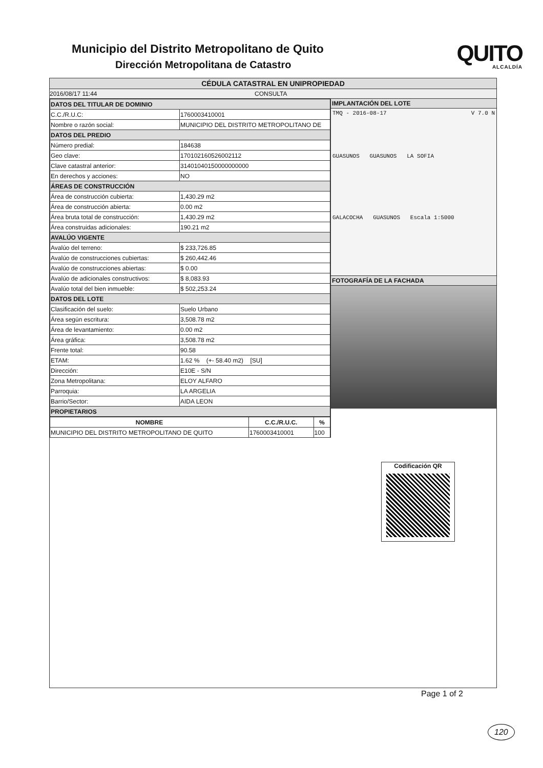Municipio del Distrito Metropolitano de Quito
Dirección Metropolitana de Catastro
QUITO
ALCALDÍA
CÉDULA CATASTRAL EN UNIPROPIEDAD
2016/08/17 11:44 CONSULTA
| DATOS DEL TITULAR DE DOMINIO | |
| C.C./R.U.C: | 1760003410001 |
| Nombre o razón social: | MUNICIPIO DEL DISTRITO METROPOLITANO DE |
| DATOS DEL PREDIO | |
| Número predial: | 184638 |
| Geo clave: | 170102160526002112 |
| Clave catastral anterior: | 31401040150000000000 |
| En derechos y acciones: | NO |
| ÁREAS DE CONSTRUCCIÓN | |
| Área de construcción cubierta: | 1,430.29 m2 |
| Área de construcción abierta: | 0.00 m2 |
| Área bruta total de construcción: | 1,430.29 m2 |
| Área construidas adicionales: | 190.21 m2 |
| AVALÚO VIGENTE | |
| Avalúo del terreno: | $ 233,726.85 |
| Avalúo de construcciones cubiertas: | $ 260,442.46 |
| Avalúo de construcciones abiertas: | $ 0.00 |
| Avalúo de adicionales constructivos: | $ 8,083.93 |
| Avalúo total del bien inmueble: | $ 502,253.24 |
| DATOS DEL LOTE | |
| Clasificación del suelo: | Suelo Urbano |
| Área según escritura: | 3,508.78 m2 |
| Área de levantamiento: | 0.00 m2 |
| Área gráfica: | 3,508.78 m2 |
| Frente total: | 90.58 |
| ETAM: | 1.62 % (+- 58.40 m2) [SU] |
| Dirección: | E10E - S/N |
| Zona Metropolitana: | ELOY ALFARO |
| Parroquia: | LA ARGELIA |
| Barrio/Sector: | AIDA LEON |
| PROPIETARIOS | |
| NOMBRE | C.C./R.U.C. | % |
| --- | --- | --- |
| MUNICIPIO DEL DISTRITO METROPOLITANO DE QUITO | 1760003410001 | 100 |
IMPLANTACIÓN DEL LOTE
TMQ - 2016-08-17 V 7.0 N
GUASUNOS GUASUNOS LA SOFIA
GALACOCHA GUASUNOS Escala 1:5000
FOTOGRAFÍA DE LA FACHADA
Codificación QR
Page 1 of 2
120